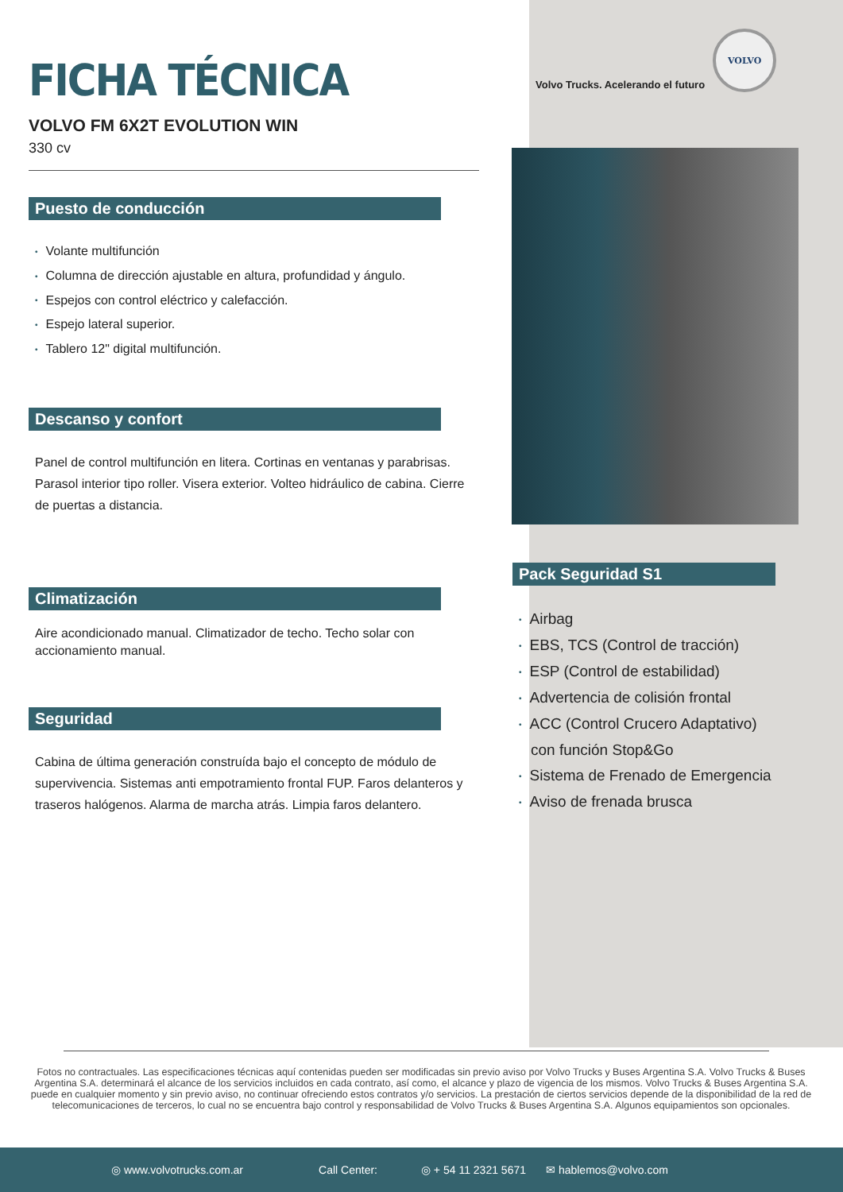FICHA TÉCNICA
VOLVO FM 6X2T EVOLUTION WIN
330 cv
Puesto de conducción
• Volante multifunción
• Columna de dirección ajustable en altura, profundidad y ángulo.
• Espejos con control eléctrico y calefacción.
• Espejo lateral superior.
• Tablero 12" digital multifunción.
Descanso y confort
Panel de control multifunción en litera. Cortinas en ventanas y parabrisas. Parasol interior tipo roller. Visera exterior. Volteo hidráulico de cabina. Cierre de puertas a distancia.
Climatización
Aire acondicionado manual. Climatizador de techo. Techo solar con accionamiento manual.
Seguridad
Cabina de última generación construída bajo el concepto de módulo de supervivencia. Sistemas anti empotramiento frontal FUP. Faros delanteros y traseros halógenos. Alarma de marcha atrás. Limpia faros delantero.
Volvo Trucks. Acelerando el futuro
VOLVO
Pack Seguridad S1
• Airbag
• EBS, TCS (Control de tracción)
• ESP (Control de estabilidad)
• Advertencia de colisión frontal
• ACC (Control Crucero Adaptativo)
con función Stop&Go
• Sistema de Frenado de Emergencia
• Aviso de frenada brusca
Fotos no contractuales. Las especificaciones técnicas aquí contenidas pueden ser modificadas sin previo aviso por Volvo Trucks y Buses Argentina S.A. Volvo Trucks & Buses Argentina S.A. determinará el alcance de los servicios incluidos en cada contrato, así como, el alcance y plazo de vigencia de los mismos. Volvo Trucks & Buses Argentina S.A. puede en cualquier momento y sin previo aviso, no continuar ofreciendo estos contratos y/o servicios. La prestación de ciertos servicios depende de la disponibilidad de la red de telecomunicaciones de terceros, lo cual no se encuentra bajo control y responsabilidad de Volvo Trucks & Buses Argentina S.A. Algunos equipamientos son opcionales.
◎ www.volvotrucks.com.ar Call Center: ◎ + 54 11 2321 5671 ✉ hablemos@volvo.com